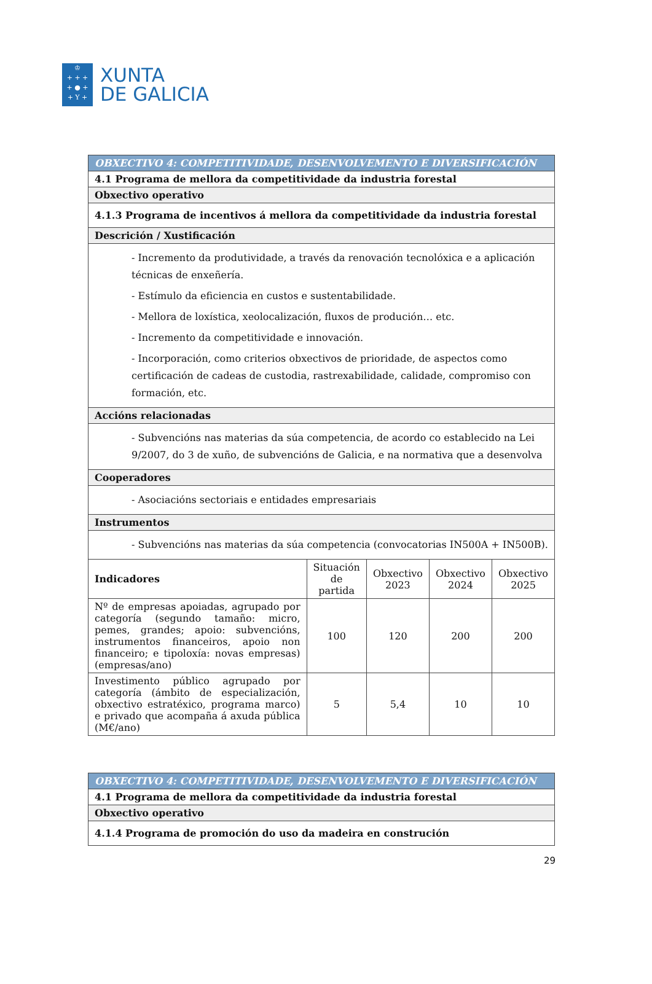♔
+ + +
+ ● +
+ Y +
XUNTA
DE GALICIA
| OBXECTIVO 4: COMPETITIVIDADE, DESENVOLVEMENTO E DIVERSIFICACIÓN | | | | |
| 4.1 Programa de mellora da competitividade da industria forestal | | | | |
| Obxectivo operativo | | | | |
| 4.1.3 Programa de incentivos á mellora da competitividade da industria forestal | | | | |
| Descrición / Xustificación | | | | |
| - Incremento da produtividade, a través da renovación tecnolóxica e a aplicación técnicas de enxeñería. - Estímulo da eficiencia en custos e sustentabilidade. - Mellora de loxística, xeolocalización, fluxos de produción… etc. - Incremento da competitividade e innovación. - Incorporación, como criterios obxectivos de prioridade, de aspectos como certificación de cadeas de custodia, rastrexabilidade, calidade, compromiso con formación, etc. | | | | |
| Accións relacionadas | | | | |
| - Subvencións nas materias da súa competencia, de acordo co establecido na Lei 9/2007, do 3 de xuño, de subvencións de Galicia, e na normativa que a desenvolva | | | | |
| Cooperadores | | | | |
| - Asociacións sectoriais e entidades empresariais | | | | |
| Instrumentos | | | | |
| - Subvencións nas materias da súa competencia (convocatorias IN500A + IN500B). | | | | |
| Indicadores | Situación de partida | Obxectivo 2023 | Obxectivo 2024 | Obxectivo 2025 |
| Nº de empresas apoiadas, agrupado por categoría (segundo tamaño: micro, pemes, grandes; apoio: subvencións, instrumentos financeiros, apoio non financeiro; e tipoloxía: novas empresas) (empresas/ano) | 100 | 120 | 200 | 200 |
| Investimento público agrupado por categoría (ámbito de especialización, obxectivo estratéxico, programa marco) e privado que acompaña á axuda pública (M€/ano) | 5 | 5,4 | 10 | 10 |
| OBXECTIVO 4: COMPETITIVIDADE, DESENVOLVEMENTO E DIVERSIFICACIÓN |
| 4.1 Programa de mellora da competitividade da industria forestal |
| Obxectivo operativo |
| 4.1.4 Programa de promoción do uso da madeira en construción |
29